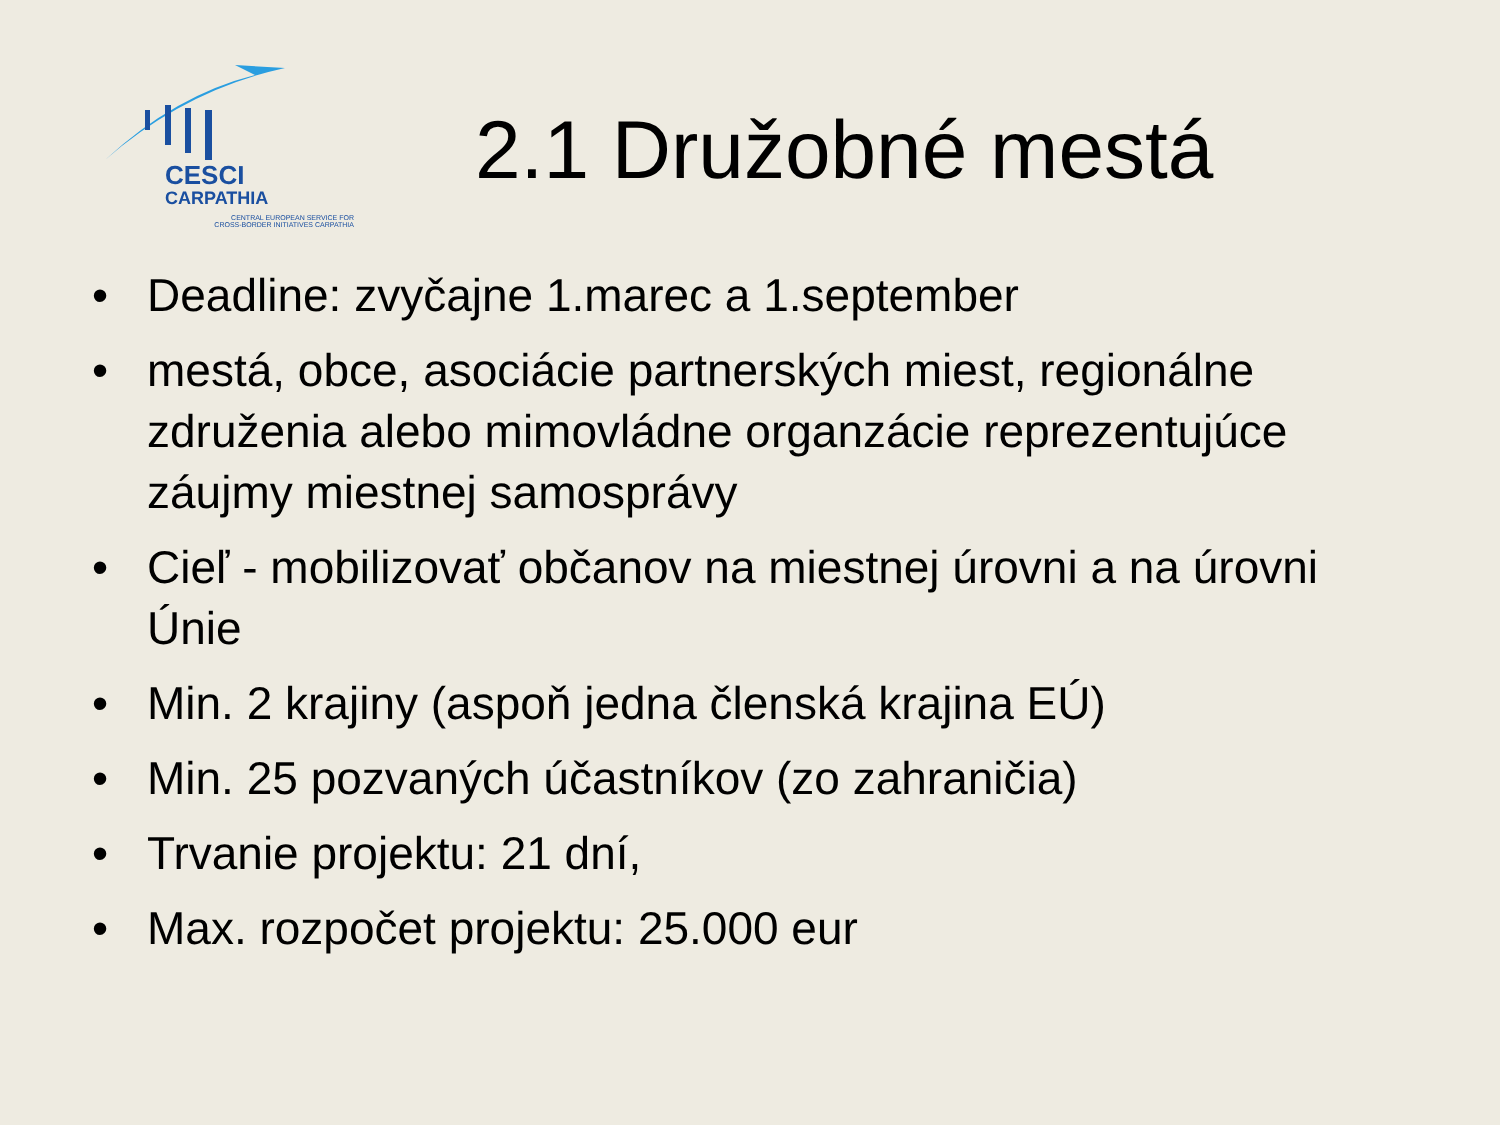CESCI
CARPATHIA
CENTRAL EUROPEAN SERVICE FOR
CROSS-BORDER INITIATIVES CARPATHIA
2.1 Družobné mestá
• Deadline: zvyčajne 1.marec a 1.september
• mestá, obce, asociácie partnerských miest, regionálne združenia alebo mimovládne organzácie reprezentujúce záujmy miestnej samosprávy
• Cieľ - mobilizovať občanov na miestnej úrovni a na úrovni Únie
• Min. 2 krajiny (aspoň jedna členská krajina EÚ)
• Min. 25 pozvaných účastníkov (zo zahraničia)
• Trvanie projektu: 21 dní,
• Max. rozpočet projektu: 25.000 eur